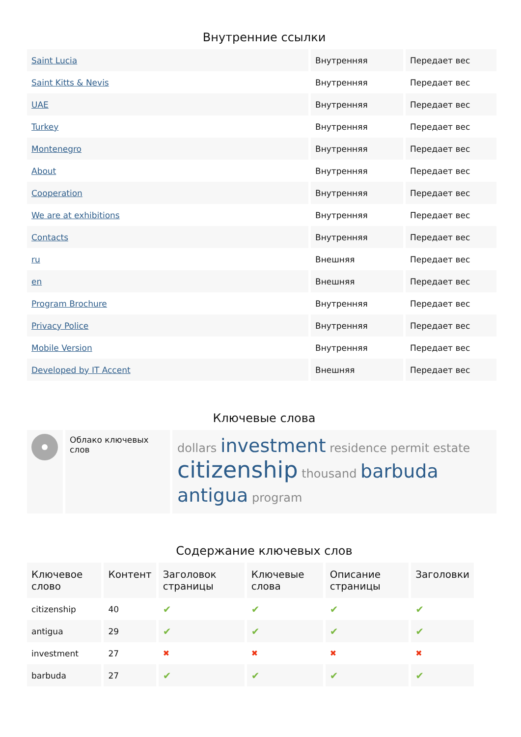Внутренние ссылки
| Saint Lucia | Внутренняя | Передает вес |
| Saint Kitts & Nevis | Внутренняя | Передает вес |
| UAE | Внутренняя | Передает вес |
| Turkey | Внутренняя | Передает вес |
| Montenegro | Внутренняя | Передает вес |
| About | Внутренняя | Передает вес |
| Cooperation | Внутренняя | Передает вес |
| We are at exhibitions | Внутренняя | Передает вес |
| Contacts | Внутренняя | Передает вес |
| ru | Внешняя | Передает вес |
| en | Внешняя | Передает вес |
| Program Brochure | Внутренняя | Передает вес |
| Privacy Police | Внутренняя | Передает вес |
| Mobile Version | Внутренняя | Передает вес |
| Developed by IT Accent | Внешняя | Передает вес |
Ключевые слова
| | Облако ключевых слов | dollars investment residence permit estate citizenship thousand barbuda antigua program |
Содержание ключевых слов
| Ключевое слово | Контент | Заголовок страницы | Ключевые слова | Описание страницы | Заголовки |
| --- | --- | --- | --- | --- | --- |
| citizenship | 40 | ✔ | ✔ | ✔ | ✔ |
| antigua | 29 | ✔ | ✔ | ✔ | ✔ |
| investment | 27 | ✖ | ✖ | ✖ | ✖ |
| barbuda | 27 | ✔ | ✔ | ✔ | ✔ |